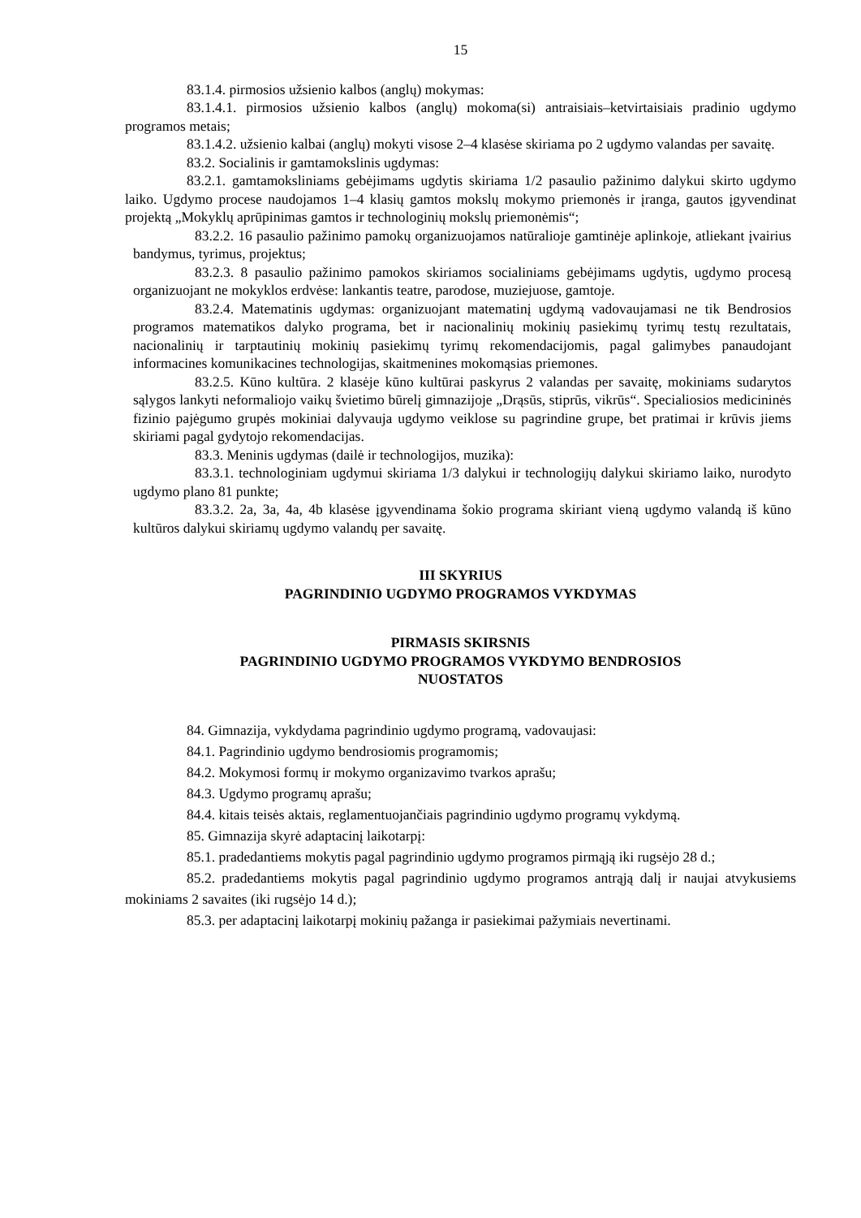15
83.1.4. pirmosios užsienio kalbos (anglų) mokymas:
83.1.4.1. pirmosios užsienio kalbos (anglų) mokoma(si) antraisiais–ketvirtaisiais pradinio ugdymo programos metais;
83.1.4.2. užsienio kalbai (anglų) mokyti visose 2–4 klasėse skiriama po 2 ugdymo valandas per savaitę.
83.2. Socialinis ir gamtamokslinis ugdymas:
83.2.1. gamtamoksliniams gebėjimams ugdytis skiriama 1/2 pasaulio pažinimo dalykui skirto ugdymo laiko. Ugdymo procese naudojamos 1–4 klasių gamtos mokslų mokymo priemonės ir įranga, gautos įgyvendinat projektą „Mokyklų aprūpinimas gamtos ir technologinių mokslų priemonėmis“;
83.2.2. 16 pasaulio pažinimo pamokų organizuojamos natūralioje gamtinėje aplinkoje, atliekant įvairius bandymus, tyrimus, projektus;
83.2.3. 8 pasaulio pažinimo pamokos skiriamos socialiniams gebėjimams ugdytis, ugdymo procesą organizuojant ne mokyklos erdvėse: lankantis teatre, parodose, muziejuose, gamtoje.
83.2.4. Matematinis ugdymas: organizuojant matematinį ugdymą vadovaujamasi ne tik Bendrosios programos matematikos dalyko programa, bet ir nacionalinių mokinių pasiekimų tyrimų testų rezultatais, nacionalinių ir tarptautinių mokinių pasiekimų tyrimų rekomendacijomis, pagal galimybes panaudojant informacines komunikacines technologijas, skaitmenines mokomąsias priemones.
83.2.5. Kūno kultūra. 2 klasėje kūno kultūrai paskyrus 2 valandas per savaitę, mokiniams sudarytos sąlygos lankyti neformaliojo vaikų švietimo būrelį gimnazijoje „Drąsūs, stiprūs, vikrūs“. Specialiosios medicininės fizinio pajėgumo grupės mokiniai dalyvauja ugdymo veiklose su pagrindine grupe, bet pratimai ir krūvis jiems skiriami pagal gydytojo rekomendacijas.
83.3. Meninis ugdymas (dailė ir technologijos, muzika):
83.3.1. technologiniam ugdymui skiriama 1/3 dalykui ir technologijų dalykui skiriamo laiko, nurodyto ugdymo plano 81 punkte;
83.3.2. 2a, 3a, 4a, 4b klasėse įgyvendinama šokio programa skiriant vieną ugdymo valandą iš kūno kultūros dalykui skiriamų ugdymo valandų per savaitę.
III SKYRIUS
PAGRINDINIO UGDYMO PROGRAMOS VYKDYMAS
PIRMASIS SKIRSNIS
PAGRINDINIO UGDYMO PROGRAMOS VYKDYMO BENDROSIOS
NUOSTATOS
84. Gimnazija, vykdydama pagrindinio ugdymo programą, vadovaujasi:
84.1. Pagrindinio ugdymo bendrosiomis programomis;
84.2. Mokymosi formų ir mokymo organizavimo tvarkos aprašu;
84.3. Ugdymo programų aprašu;
84.4. kitais teisės aktais, reglamentuojančiais pagrindinio ugdymo programų vykdymą.
85. Gimnazija skyrė adaptacinį laikotarpį:
85.1. pradedantiems mokytis pagal pagrindinio ugdymo programos pirmąją iki rugsėjo 28 d.;
85.2. pradedantiems mokytis pagal pagrindinio ugdymo programos antrąją dalį ir naujai atvykusiems mokiniams 2 savaites (iki rugsėjo 14 d.);
85.3. per adaptacinį laikotarpį mokinių pažanga ir pasiekimai pažymiais nevertinami.